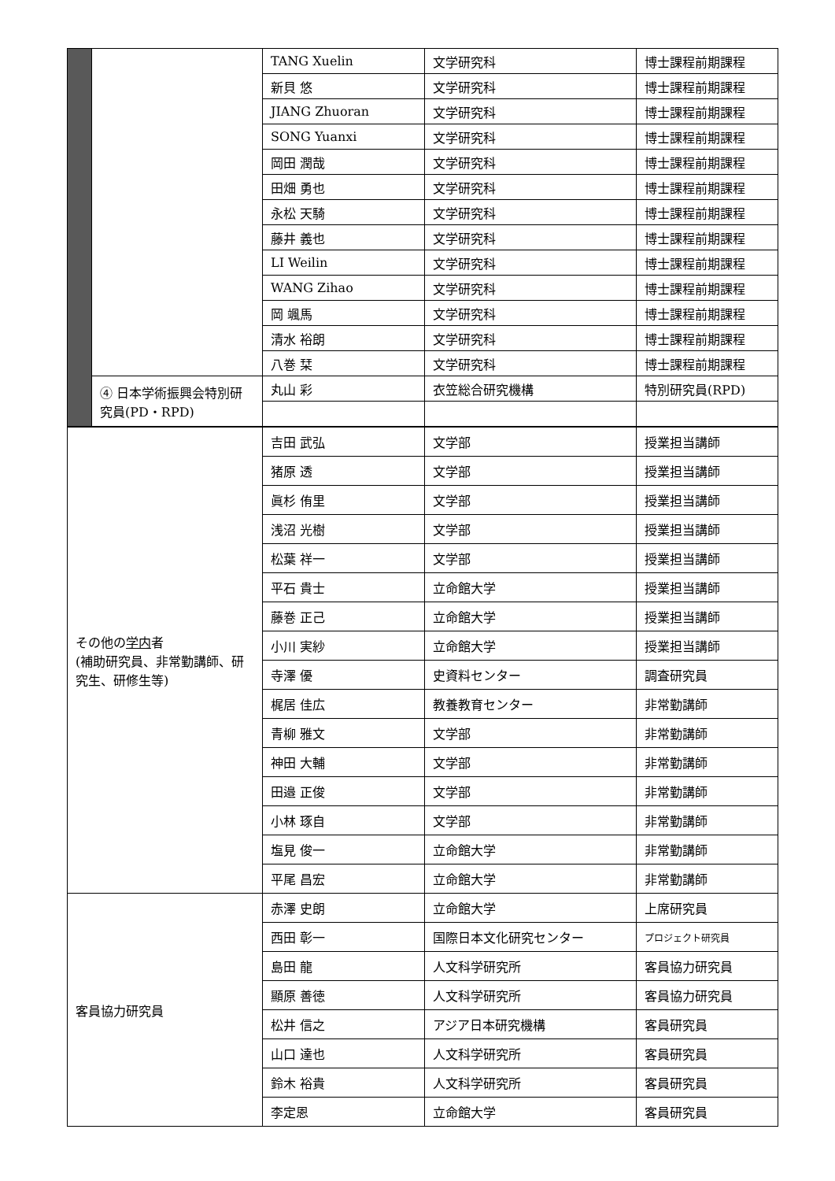| | | TANG Xuelin | 文学研究科 | 博士課程前期課程 |
| | | 新貝 悠 | 文学研究科 | 博士課程前期課程 |
| | | JIANG Zhuoran | 文学研究科 | 博士課程前期課程 |
| | | SONG Yuanxi | 文学研究科 | 博士課程前期課程 |
| | | 岡田 潤哉 | 文学研究科 | 博士課程前期課程 |
| | | 田畑 勇也 | 文学研究科 | 博士課程前期課程 |
| | | 永松 天騎 | 文学研究科 | 博士課程前期課程 |
| | | 藤井 義也 | 文学研究科 | 博士課程前期課程 |
| | | LI Weilin | 文学研究科 | 博士課程前期課程 |
| | | WANG Zihao | 文学研究科 | 博士課程前期課程 |
| | | 岡 颯馬 | 文学研究科 | 博士課程前期課程 |
| | | 清水 裕朗 | 文学研究科 | 博士課程前期課程 |
| | | 八巻 栞 | 文学研究科 | 博士課程前期課程 |
| | ④ 日本学術振興会特別研究員(PD・RPD) | 丸山 彩 | 衣笠総合研究機構 | 特別研究員(RPD) |
| その他の 学内 者 (補助研究員、非常勤講師、研究生、研修生等) | | 吉田 武弘 | 文学部 | 授業担当講師 |
| | | 猪原 透 | 文学部 | 授業担当講師 |
| | | 眞杉 侑里 | 文学部 | 授業担当講師 |
| | | 浅沼 光樹 | 文学部 | 授業担当講師 |
| | | 松葉 祥一 | 文学部 | 授業担当講師 |
| | | 平石 貴士 | 立命館大学 | 授業担当講師 |
| | | 藤巻 正己 | 立命館大学 | 授業担当講師 |
| | | 小川 実紗 | 立命館大学 | 授業担当講師 |
| | | 寺澤 優 | 史資料センター | 調査研究員 |
| | | 梶居 佳広 | 教養教育センター | 非常勤講師 |
| | | 青柳 雅文 | 文学部 | 非常勤講師 |
| | | 神田 大輔 | 文学部 | 非常勤講師 |
| | | 田邉 正俊 | 文学部 | 非常勤講師 |
| | | 小林 琢自 | 文学部 | 非常勤講師 |
| | | 塩見 俊一 | 立命館大学 | 非常勤講師 |
| | | 平尾 昌宏 | 立命館大学 | 非常勤講師 |
| 客員協力研究員 | | 赤澤 史朗 | 立命館大学 | 上席研究員 |
| | | 西田 彰一 | 国際日本文化研究センター | プロジェクト研究員 |
| | | 島田 龍 | 人文科学研究所 | 客員協力研究員 |
| | | 顯原 善徳 | 人文科学研究所 | 客員協力研究員 |
| | | 松井 信之 | アジア日本研究機構 | 客員研究員 |
| | | 山口 達也 | 人文科学研究所 | 客員研究員 |
| | | 鈴木 裕貴 | 人文科学研究所 | 客員研究員 |
| | | 李定恩 | 立命館大学 | 客員研究員 |